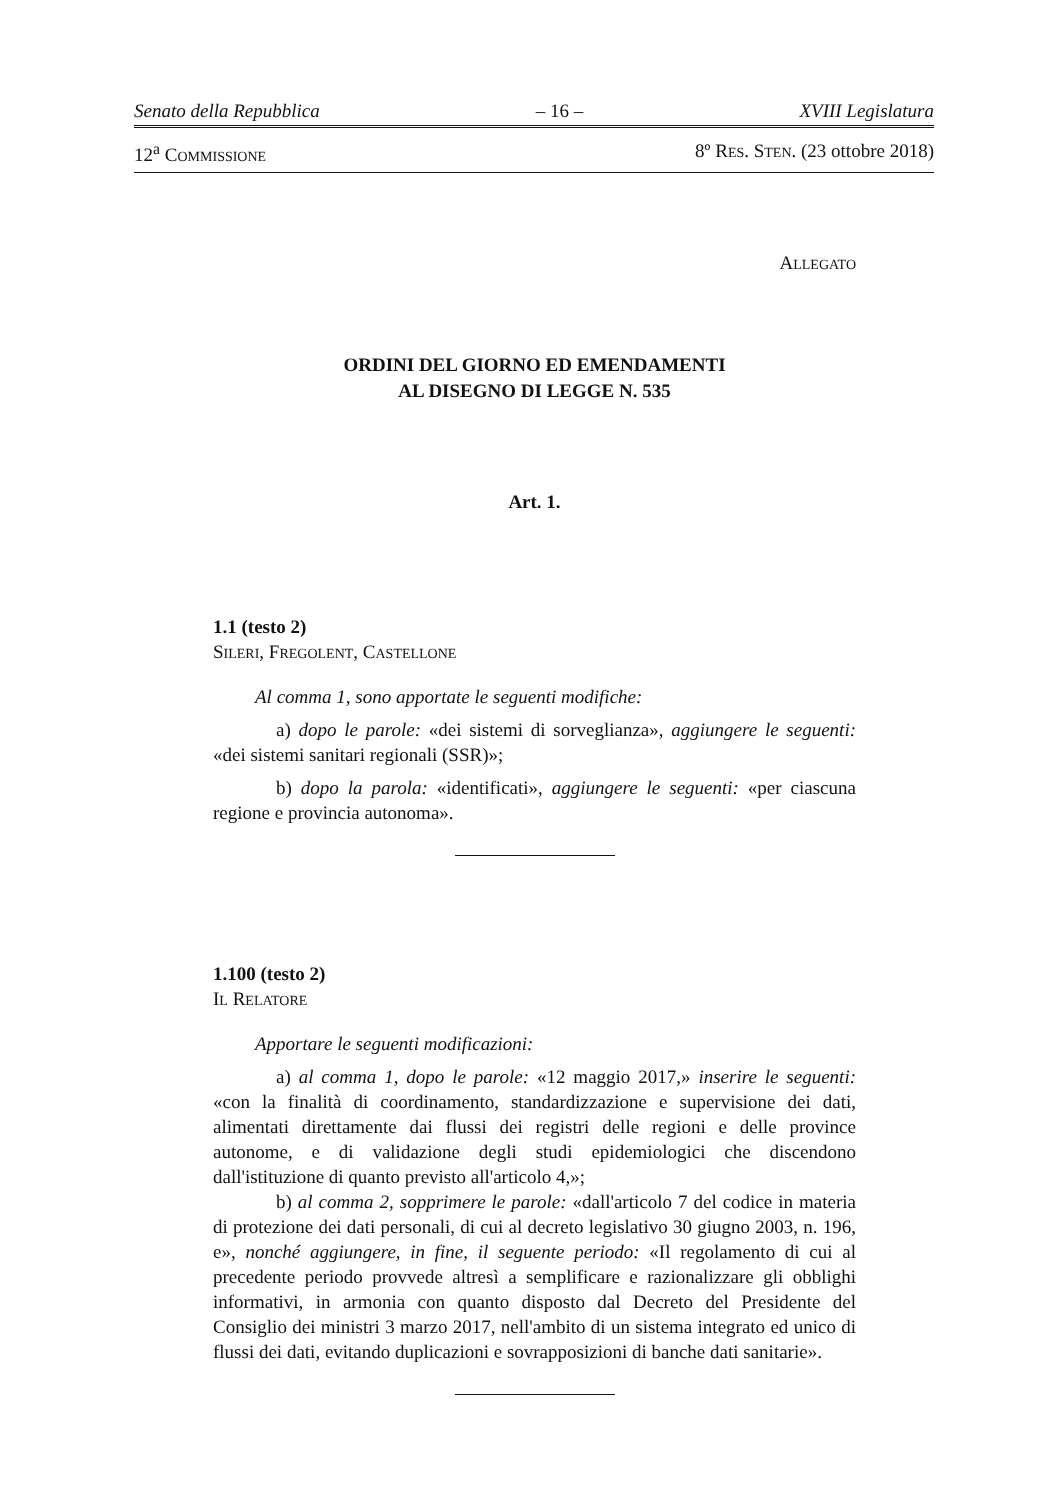Senato della Repubblica – 16 – XVIII Legislatura
12<sup>a</sup> COMMISSIONE 8º RES. STEN. (23 ottobre 2018)
ALLEGATO
ORDINI DEL GIORNO ED EMENDAMENTI
AL DISEGNO DI LEGGE N. 535
Art. 1.
1.1 (testo 2)
SILERI, FREGOLENT, CASTELLONE
Al comma 1, sono apportate le seguenti modifiche:
a) dopo le parole: «dei sistemi di sorveglianza», aggiungere le seguenti: «dei sistemi sanitari regionali (SSR)»;
b) dopo la parola: «identificati», aggiungere le seguenti: «per ciascuna regione e provincia autonoma».
1.100 (testo 2)
IL RELATORE
Apportare le seguenti modificazioni:
a) al comma 1, dopo le parole: «12 maggio 2017,» inserire le seguenti: «con la finalità di coordinamento, standardizzazione e supervisione dei dati, alimentati direttamente dai flussi dei registri delle regioni e delle province autonome, e di validazione degli studi epidemiologici che discendono dall'istituzione di quanto previsto all'articolo 4,»;
b) al comma 2, sopprimere le parole: «dall'articolo 7 del codice in materia di protezione dei dati personali, di cui al decreto legislativo 30 giugno 2003, n. 196, e», nonché aggiungere, in fine, il seguente periodo: «Il regolamento di cui al precedente periodo provvede altresì a semplificare e razionalizzare gli obblighi informativi, in armonia con quanto disposto dal Decreto del Presidente del Consiglio dei ministri 3 marzo 2017, nell'ambito di un sistema integrato ed unico di flussi dei dati, evitando duplicazioni e sovrapposizioni di banche dati sanitarie».